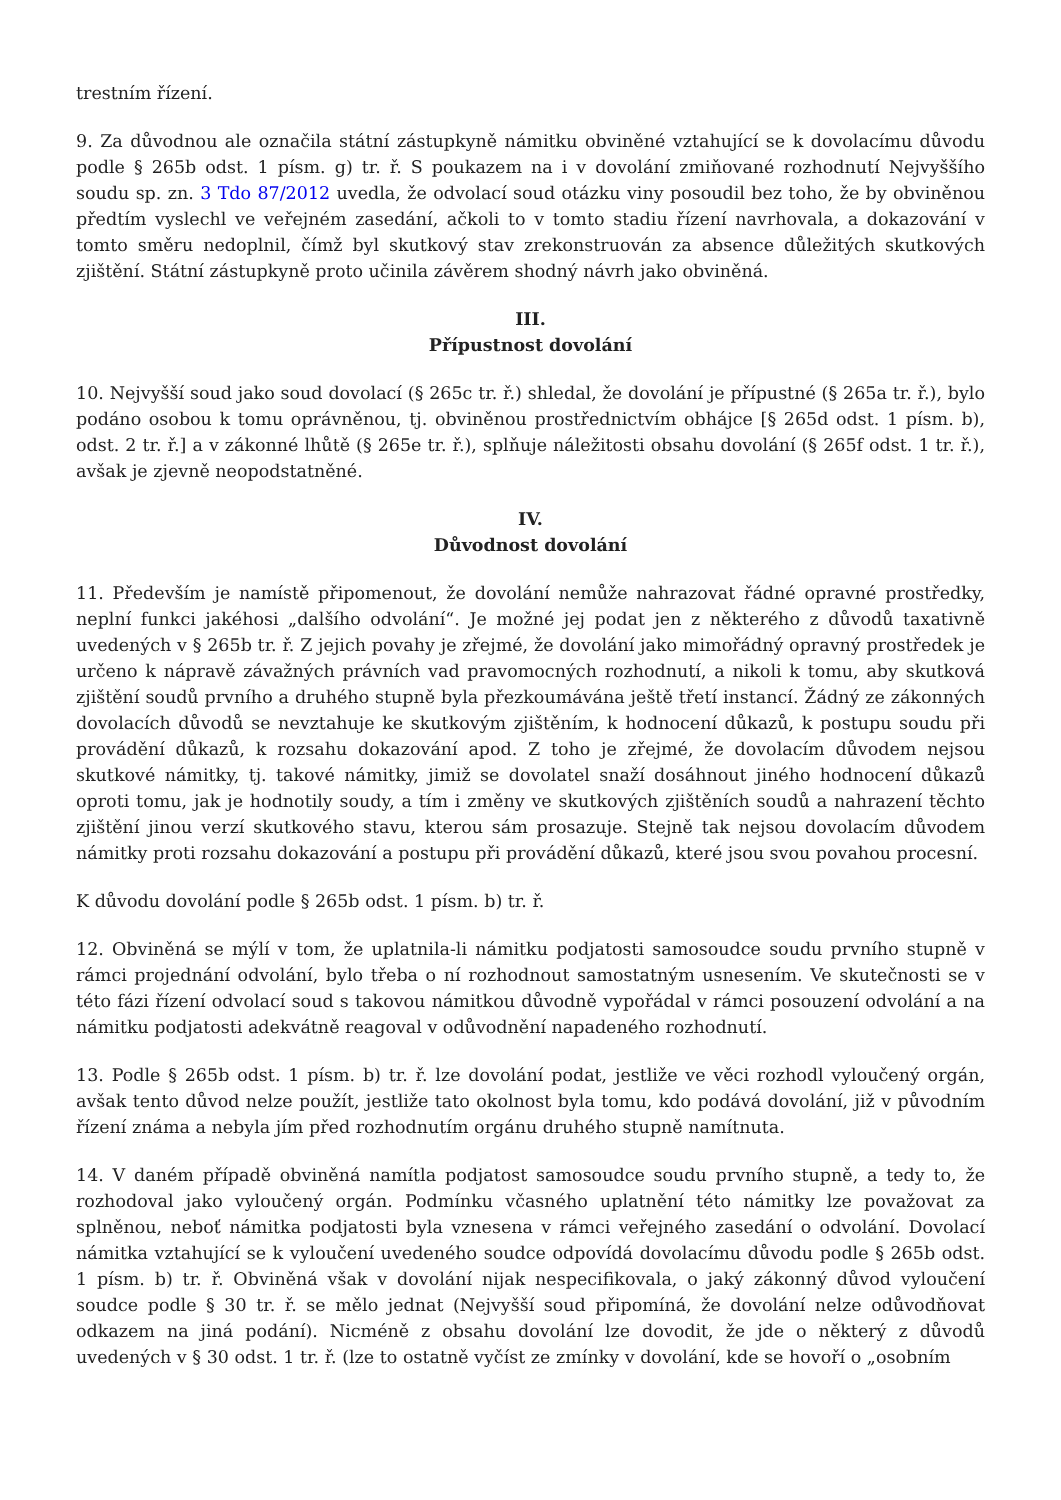trestním řízení.
9. Za důvodnou ale označila státní zástupkyně námitku obviněné vztahující se k dovolacímu důvodu podle § 265b odst. 1 písm. g) tr. ř. S poukazem na i v dovolání zmiňované rozhodnutí Nejvyššího soudu sp. zn. 3 Tdo 87/2012 uvedla, že odvolací soud otázku viny posoudil bez toho, že by obviněnou předtím vyslechl ve veřejném zasedání, ačkoli to v tomto stadiu řízení navrhovala, a dokazování v tomto směru nedoplnil, čímž byl skutkový stav zrekonstruován za absence důležitých skutkových zjištění. Státní zástupkyně proto učinila závěrem shodný návrh jako obviněná.
III.
Přípustnost dovolání
10. Nejvyšší soud jako soud dovolací (§ 265c tr. ř.) shledal, že dovolání je přípustné (§ 265a tr. ř.), bylo podáno osobou k tomu oprávněnou, tj. obviněnou prostřednictvím obhájce [§ 265d odst. 1 písm. b), odst. 2 tr. ř.] a v zákonné lhůtě (§ 265e tr. ř.), splňuje náležitosti obsahu dovolání (§ 265f odst. 1 tr. ř.), avšak je zjevně neopodstatněné.
IV.
Důvodnost dovolání
11. Především je namístě připomenout, že dovolání nemůže nahrazovat řádné opravné prostředky, neplní funkci jakéhosi „dalšího odvolání“. Je možné jej podat jen z některého z důvodů taxativně uvedených v § 265b tr. ř. Z jejich povahy je zřejmé, že dovolání jako mimořádný opravný prostředek je určeno k nápravě závažných právních vad pravomocných rozhodnutí, a nikoli k tomu, aby skutková zjištění soudů prvního a druhého stupně byla přezkoumávána ještě třetí instancí. Žádný ze zákonných dovolacích důvodů se nevztahuje ke skutkovým zjištěním, k hodnocení důkazů, k postupu soudu při provádění důkazů, k rozsahu dokazování apod. Z toho je zřejmé, že dovolacím důvodem nejsou skutkové námitky, tj. takové námitky, jimiž se dovolatel snaží dosáhnout jiného hodnocení důkazů oproti tomu, jak je hodnotily soudy, a tím i změny ve skutkových zjištěních soudů a nahrazení těchto zjištění jinou verzí skutkového stavu, kterou sám prosazuje. Stejně tak nejsou dovolacím důvodem námitky proti rozsahu dokazování a postupu při provádění důkazů, které jsou svou povahou procesní.
K důvodu dovolání podle § 265b odst. 1 písm. b) tr. ř.
12. Obviněná se mýlí v tom, že uplatnila-li námitku podjatosti samosoudce soudu prvního stupně v rámci projednání odvolání, bylo třeba o ní rozhodnout samostatným usnesením. Ve skutečnosti se v této fázi řízení odvolací soud s takovou námitkou důvodně vypořádal v rámci posouzení odvolání a na námitku podjatosti adekvátně reagoval v odůvodnění napadeného rozhodnutí.
13. Podle § 265b odst. 1 písm. b) tr. ř. lze dovolání podat, jestliže ve věci rozhodl vyloučený orgán, avšak tento důvod nelze použít, jestliže tato okolnost byla tomu, kdo podává dovolání, již v původním řízení známa a nebyla jím před rozhodnutím orgánu druhého stupně namítnuta.
14. V daném případě obviněná namítla podjatost samosoudce soudu prvního stupně, a tedy to, že rozhodoval jako vyloučený orgán. Podmínku včasného uplatnění této námitky lze považovat za splněnou, neboť námitka podjatosti byla vznesena v rámci veřejného zasedání o odvolání. Dovolací námitka vztahující se k vyloučení uvedeného soudce odpovídá dovolacímu důvodu podle § 265b odst. 1 písm. b) tr. ř. Obviněná však v dovolání nijak nespecifikovala, o jaký zákonný důvod vyloučení soudce podle § 30 tr. ř. se mělo jednat (Nejvyšší soud připomíná, že dovolání nelze odůvodňovat odkazem na jiná podání). Nicméně z obsahu dovolání lze dovodit, že jde o některý z důvodů uvedených v § 30 odst. 1 tr. ř. (lze to ostatně vyčíst ze zmínky v dovolání, kde se hovoří o „osobním